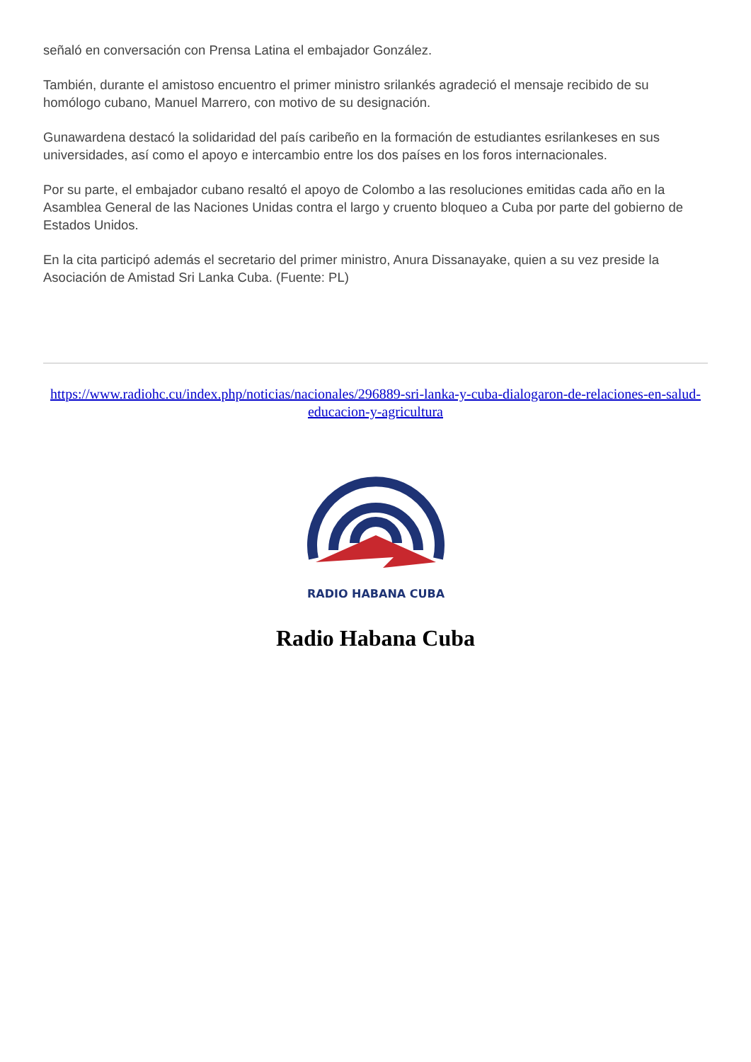señaló en conversación con Prensa Latina el embajador González.
También, durante el amistoso encuentro el primer ministro srilankés agradeció el mensaje recibido de su homólogo cubano, Manuel Marrero, con motivo de su designación.
Gunawardena destacó la solidaridad del país caribeño en la formación de estudiantes esrilankeses en sus universidades, así como el apoyo e intercambio entre los dos países en los foros internacionales.
Por su parte, el embajador cubano resaltó el apoyo de Colombo a las resoluciones emitidas cada año en la Asamblea General de las Naciones Unidas contra el largo y cruento bloqueo a Cuba por parte del gobierno de Estados Unidos.
En la cita participó además el secretario del primer ministro, Anura Dissanayake, quien a su vez preside la Asociación de Amistad Sri Lanka Cuba. (Fuente: PL)
https://www.radiohc.cu/index.php/noticias/nacionales/296889-sri-lanka-y-cuba-dialogaron-de-relaciones-en-salud-educacion-y-agricultura
RADIO HABANA CUBA
Radio Habana Cuba